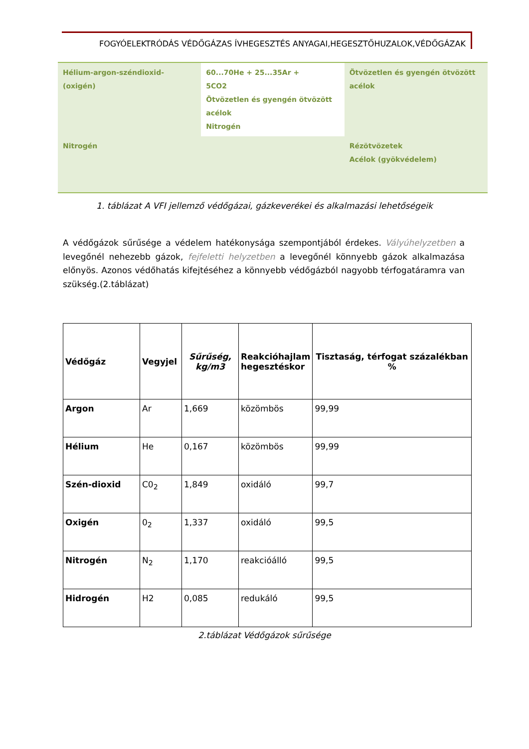FOGYÓELEKTRÓDÁS VÉDŐGÁZAS ÍVHEGESZTÉS ANYAGAI,HEGESZTŐHUZALOK,VÉDŐGÁZAK
| Hélium-argon-széndioxid- (oxigén) | 60...70He + 25...35Ar + 5CO2 Ötvözetlen és gyengén ötvözött acélok Nitrogén | Ötvözetlen és gyengén ötvözött acélok |
| Nitrogén | | Rézötvözetek Acélok (gyökvédelem) |
1. táblázat A VFI jellemző védőgázai, gázkeverékei és alkalmazási lehetőségeik
A védőgázok sűrűsége a védelem hatékonysága szempontjából érdekes. Vályúhelyzetben a levegőnél nehezebb gázok, fejfeletti helyzetben a levegőnél könnyebb gázok alkalmazása előnyös. Azonos védőhatás kifejtéséhez a könnyebb védőgázból nagyobb térfogatáramra van szükség.(2.táblázat)
| Védőgáz | Vegyjel | Sűrűség, kg/m3 | Reakcióhajlam hegesztéskor | Tisztaság, térfogat százalékban % |
| --- | --- | --- | --- | --- |
| Argon | Ar | 1,669 | közömbös | 99,99 |
| Hélium | He | 0,167 | közömbös | 99,99 |
| Szén-dioxid | C0<sub>2</sub> | 1,849 | oxidáló | 99,7 |
| Oxigén | 0<sub>2</sub> | 1,337 | oxidáló | 99,5 |
| Nitrogén | N<sub>2</sub> | 1,170 | reakcióálló | 99,5 |
| Hidrogén | H2 | 0,085 | redukáló | 99,5 |
2.táblázat Védőgázok sűrűsége